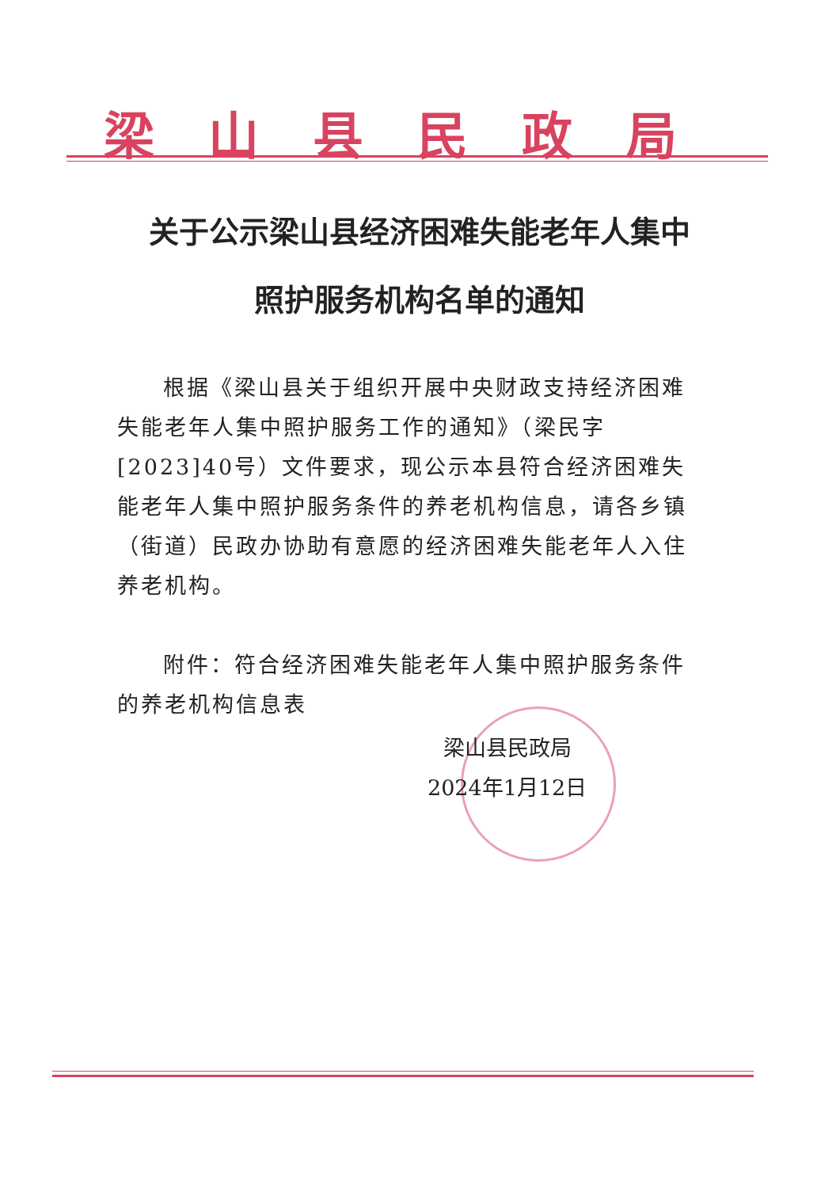梁山县民政局
关于公示梁山县经济困难失能老年人集中
照护服务机构名单的通知
根据《梁山县关于组织开展中央财政支持经济困难失能老年人集中照护服务工作的通知》（梁民字[2023]40号）文件要求，现公示本县符合经济困难失能老年人集中照护服务条件的养老机构信息，请各乡镇（街道）民政办协助有意愿的经济困难失能老年人入住养老机构。
附件：符合经济困难失能老年人集中照护服务条件的养老机构信息表
梁山县民政局
2024年1月12日